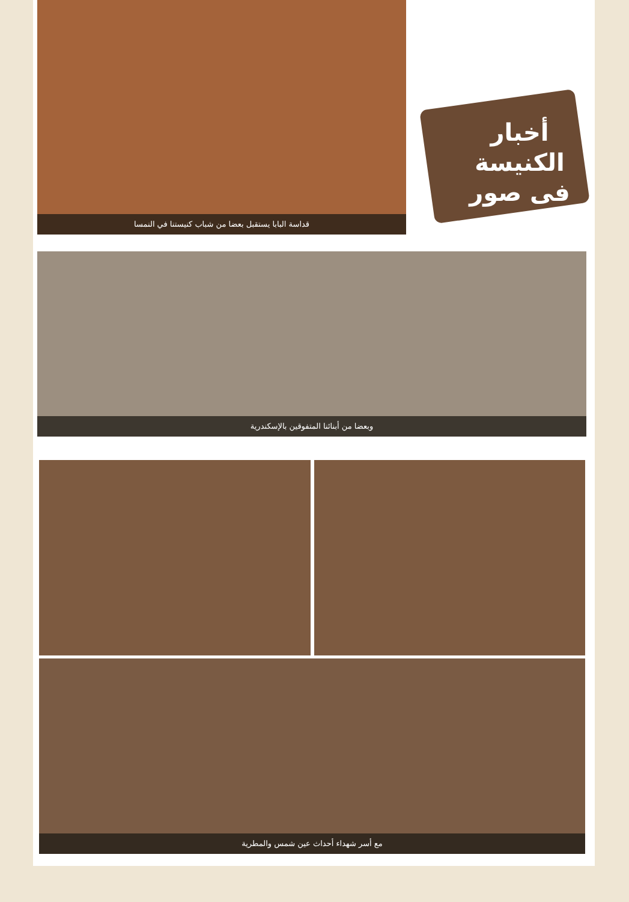قداسة البابا يستقبل بعضا من شباب كنيستنا في النمسا
أخبار
الكنيسة
فى صور
وبعضا من أبنائنا المتفوقين بالإسكندرية
مع أسر شهداء أحداث عين شمس والمطرية